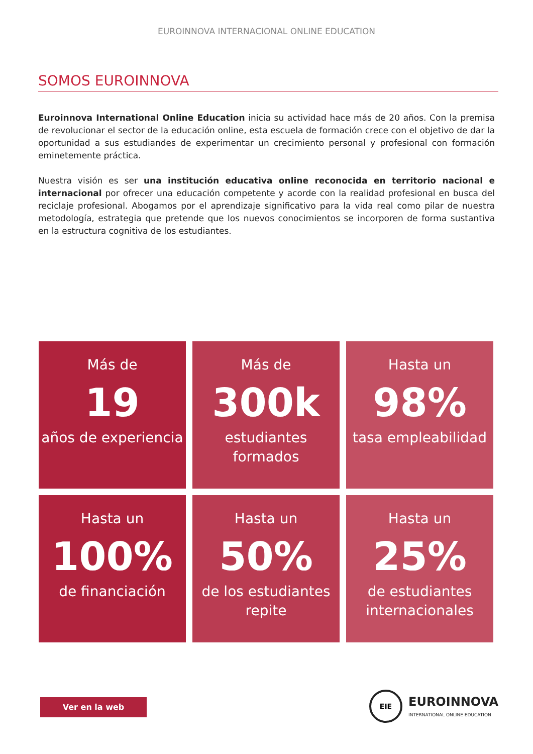EUROINNOVA INTERNACIONAL ONLINE EDUCATION
SOMOS EUROINNOVA
Euroinnova International Online Education inicia su actividad hace más de 20 años. Con la premisa de revolucionar el sector de la educación online, esta escuela de formación crece con el objetivo de dar la oportunidad a sus estudiandes de experimentar un crecimiento personal y profesional con formación eminetemente práctica.
Nuestra visión es ser una institución educativa online reconocida en territorio nacional e internacional por ofrecer una educación competente y acorde con la realidad profesional en busca del reciclaje profesional. Abogamos por el aprendizaje significativo para la vida real como pilar de nuestra metodología, estrategia que pretende que los nuevos conocimientos se incorporen de forma sustantiva en la estructura cognitiva de los estudiantes.
Más de
19
años de experiencia
Más de
300k
estudiantes formados
Hasta un
98%
tasa empleabilidad
Hasta un
100%
de financiación
Hasta un
50%
de los estudiantes repite
Hasta un
25%
de estudiantes internacionales
Ver en la web
EIE
EUROINNOVA
INTERNATIONAL ONLINE EDUCATION